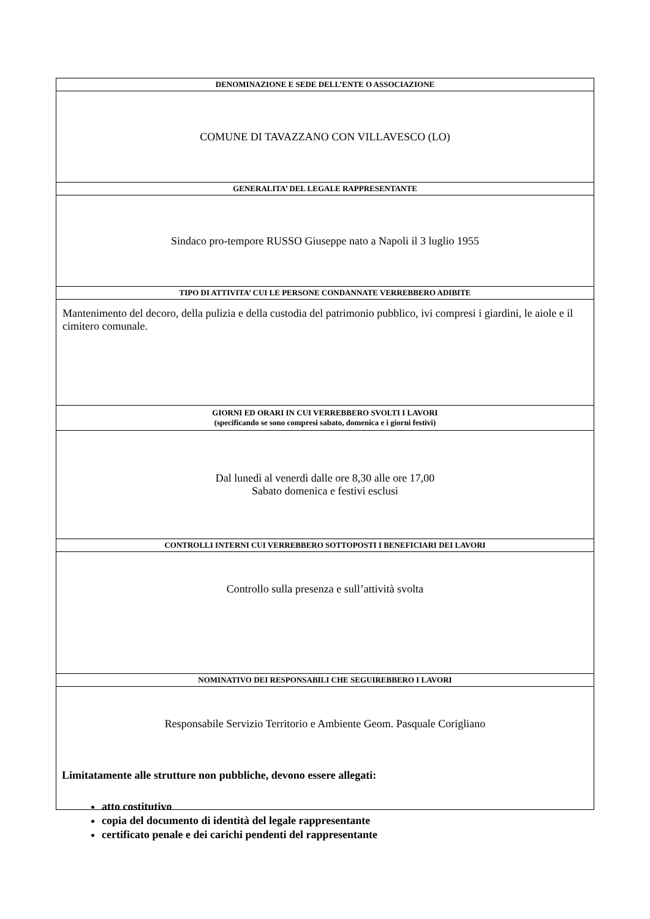| DENOMINAZIONE E SEDE DELL’ENTE O ASSOCIAZIONE |
| --- |
| COMUNE DI TAVAZZANO CON VILLAVESCO (LO) |
| GENERALITA’ DEL LEGALE RAPPRESENTANTE |
| Sindaco pro-tempore RUSSO Giuseppe nato a Napoli il 3 luglio 1955 |
| TIPO DI ATTIVITA’ CUI LE PERSONE CONDANNATE VERREBBERO ADIBITE |
| Mantenimento del decoro, della pulizia e della custodia del patrimonio pubblico, ivi compresi i giardini, le aiole e il cimitero comunale. |
| GIORNI ED ORARI IN CUI VERREBBERO SVOLTI I LAVORI (specificando se sono compresi sabato, domenica e i giorni festivi) |
| Dal lunedì al venerdì dalle ore 8,30 alle ore 17,00 Sabato domenica e festivi esclusi |
| CONTROLLI INTERNI CUI VERREBBERO SOTTOPOSTI I BENEFICIARI DEI LAVORI |
| Controllo sulla presenza e sull’attività svolta |
| NOMINATIVO DEI RESPONSABILI CHE SEGUIREBBERO I LAVORI |
| Responsabile Servizio Territorio e Ambiente Geom. Pasquale Corigliano |
Limitatamente alle strutture non pubbliche, devono essere allegati:
atto costitutivo
copia del documento di identità del legale rappresentante
certificato penale e dei carichi pendenti del rappresentante